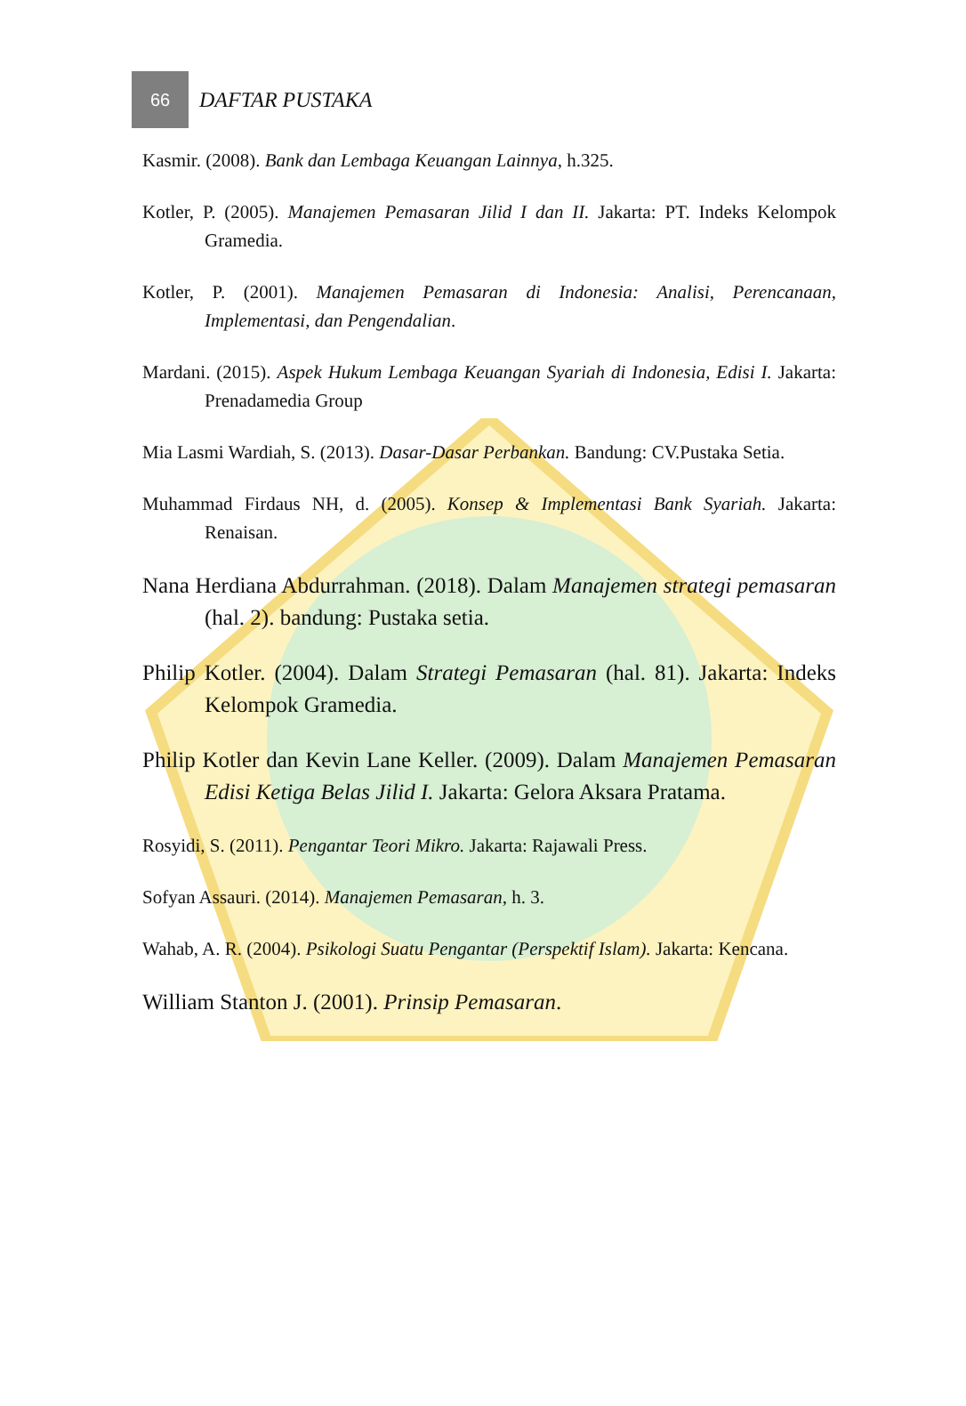66
DAFTAR PUSTAKA
Kasmir. (2008). Bank dan Lembaga Keuangan Lainnya, h.325.
Kotler, P. (2005). Manajemen Pemasaran Jilid I dan II. Jakarta: PT. Indeks Kelompok Gramedia.
Kotler, P. (2001). Manajemen Pemasaran di Indonesia: Analisi, Perencanaan, Implementasi, dan Pengendalian.
Mardani. (2015). Aspek Hukum Lembaga Keuangan Syariah di Indonesia, Edisi I. Jakarta: Prenadamedia Group
Mia Lasmi Wardiah, S. (2013). Dasar-Dasar Perbankan. Bandung: CV.Pustaka Setia.
Muhammad Firdaus NH, d. (2005). Konsep & Implementasi Bank Syariah. Jakarta: Renaisan.
Nana Herdiana Abdurrahman. (2018). Dalam Manajemen strategi pemasaran (hal. 2). bandung: Pustaka setia.
Philip Kotler. (2004). Dalam Strategi Pemasaran (hal. 81). Jakarta: Indeks Kelompok Gramedia.
Philip Kotler dan Kevin Lane Keller. (2009). Dalam Manajemen Pemasaran Edisi Ketiga Belas Jilid I. Jakarta: Gelora Aksara Pratama.
Rosyidi, S. (2011). Pengantar Teori Mikro. Jakarta: Rajawali Press.
Sofyan Assauri. (2014). Manajemen Pemasaran, h. 3.
Wahab, A. R. (2004). Psikologi Suatu Pengantar (Perspektif Islam). Jakarta: Kencana.
William Stanton J. (2001). Prinsip Pemasaran.